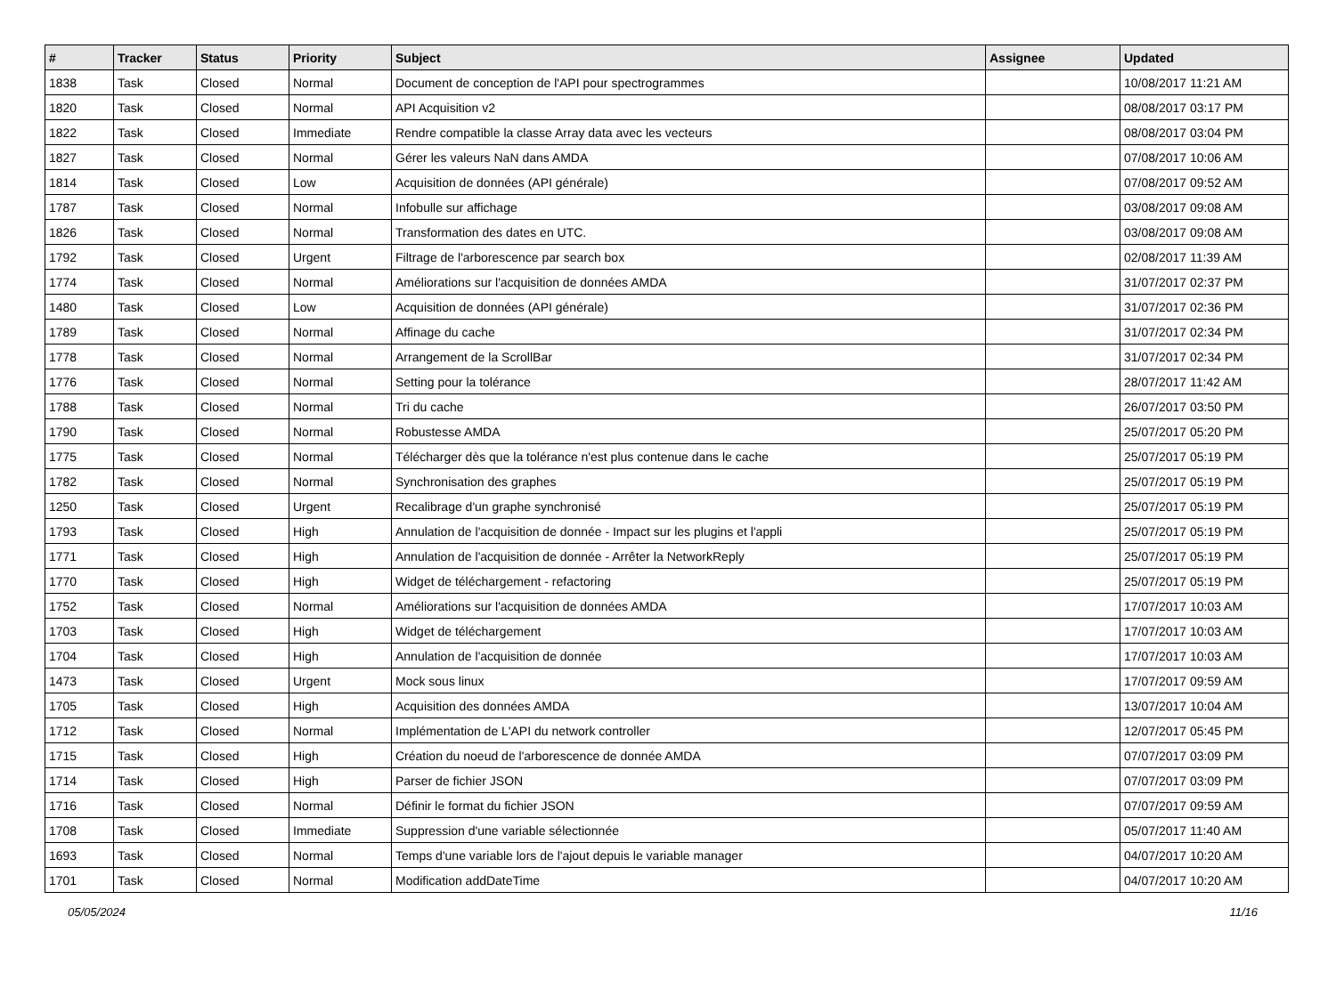| # | Tracker | Status | Priority | Subject | Assignee | Updated |
| --- | --- | --- | --- | --- | --- | --- |
| 1838 | Task | Closed | Normal | Document de conception de l'API pour spectrogrammes | | 10/08/2017 11:21 AM |
| 1820 | Task | Closed | Normal | API Acquisition v2 | | 08/08/2017 03:17 PM |
| 1822 | Task | Closed | Immediate | Rendre compatible la classe Array data avec les vecteurs | | 08/08/2017 03:04 PM |
| 1827 | Task | Closed | Normal | Gérer les valeurs NaN dans AMDA | | 07/08/2017 10:06 AM |
| 1814 | Task | Closed | Low | Acquisition de données (API générale) | | 07/08/2017 09:52 AM |
| 1787 | Task | Closed | Normal | Infobulle sur affichage | | 03/08/2017 09:08 AM |
| 1826 | Task | Closed | Normal | Transformation des dates en UTC. | | 03/08/2017 09:08 AM |
| 1792 | Task | Closed | Urgent | Filtrage de l'arborescence par search box | | 02/08/2017 11:39 AM |
| 1774 | Task | Closed | Normal | Améliorations sur l'acquisition de données AMDA | | 31/07/2017 02:37 PM |
| 1480 | Task | Closed | Low | Acquisition de données (API générale) | | 31/07/2017 02:36 PM |
| 1789 | Task | Closed | Normal | Affinage du cache | | 31/07/2017 02:34 PM |
| 1778 | Task | Closed | Normal | Arrangement de la ScrollBar | | 31/07/2017 02:34 PM |
| 1776 | Task | Closed | Normal | Setting pour la tolérance | | 28/07/2017 11:42 AM |
| 1788 | Task | Closed | Normal | Tri du cache | | 26/07/2017 03:50 PM |
| 1790 | Task | Closed | Normal | Robustesse AMDA | | 25/07/2017 05:20 PM |
| 1775 | Task | Closed | Normal | Télécharger dès que la tolérance n'est plus contenue dans le cache | | 25/07/2017 05:19 PM |
| 1782 | Task | Closed | Normal | Synchronisation des graphes | | 25/07/2017 05:19 PM |
| 1250 | Task | Closed | Urgent | Recalibrage d'un graphe synchronisé | | 25/07/2017 05:19 PM |
| 1793 | Task | Closed | High | Annulation de l'acquisition de donnée - Impact sur les plugins et l'appli | | 25/07/2017 05:19 PM |
| 1771 | Task | Closed | High | Annulation de l'acquisition de donnée - Arrêter la NetworkReply | | 25/07/2017 05:19 PM |
| 1770 | Task | Closed | High | Widget de téléchargement - refactoring | | 25/07/2017 05:19 PM |
| 1752 | Task | Closed | Normal | Améliorations sur l'acquisition de données AMDA | | 17/07/2017 10:03 AM |
| 1703 | Task | Closed | High | Widget de téléchargement | | 17/07/2017 10:03 AM |
| 1704 | Task | Closed | High | Annulation de l'acquisition de donnée | | 17/07/2017 10:03 AM |
| 1473 | Task | Closed | Urgent | Mock sous linux | | 17/07/2017 09:59 AM |
| 1705 | Task | Closed | High | Acquisition des données AMDA | | 13/07/2017 10:04 AM |
| 1712 | Task | Closed | Normal | Implémentation de L'API du network controller | | 12/07/2017 05:45 PM |
| 1715 | Task | Closed | High | Création du noeud de l'arborescence de donnée AMDA | | 07/07/2017 03:09 PM |
| 1714 | Task | Closed | High | Parser de fichier JSON | | 07/07/2017 03:09 PM |
| 1716 | Task | Closed | Normal | Définir le format du fichier JSON | | 07/07/2017 09:59 AM |
| 1708 | Task | Closed | Immediate | Suppression d'une variable sélectionnée | | 05/07/2017 11:40 AM |
| 1693 | Task | Closed | Normal | Temps d'une variable lors de l'ajout depuis le variable manager | | 04/07/2017 10:20 AM |
| 1701 | Task | Closed | Normal | Modification addDateTime | | 04/07/2017 10:20 AM |
05/05/2024 11/16